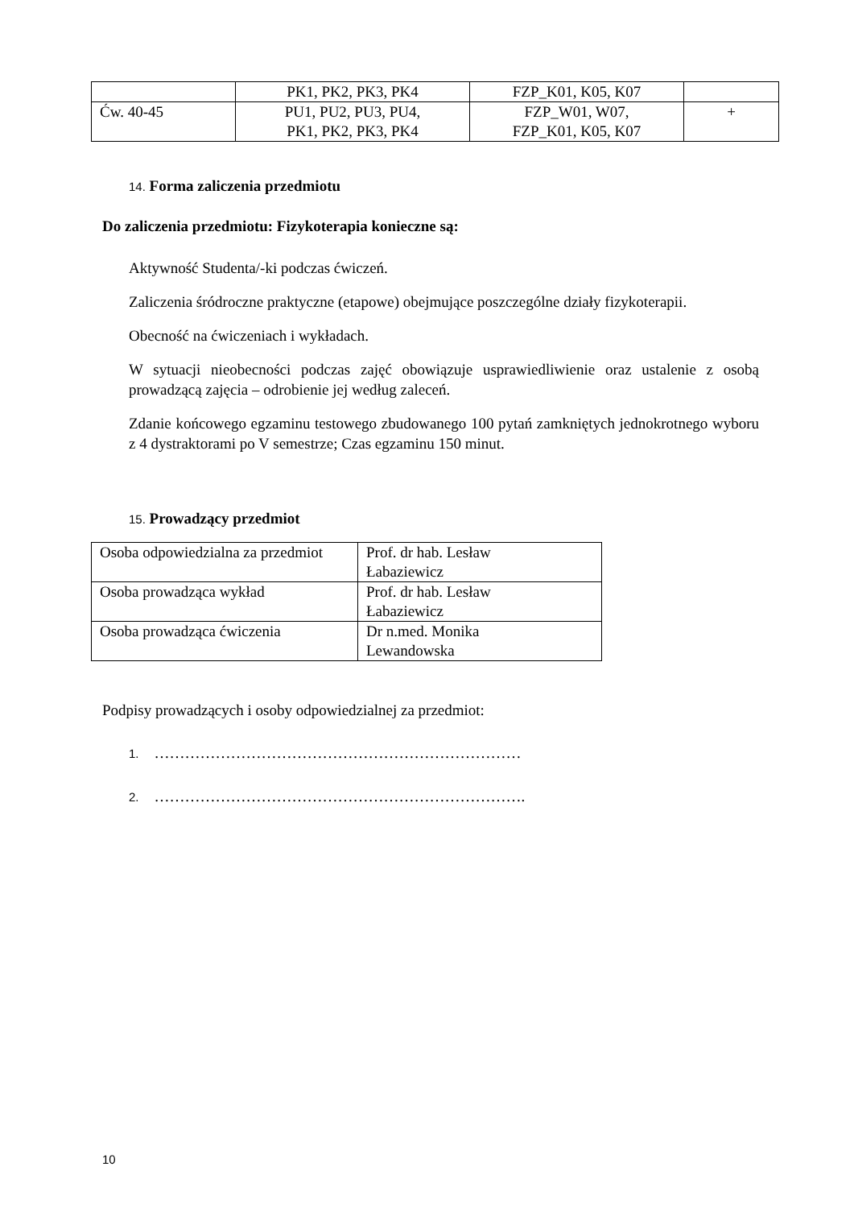| | PK1, PK2, PK3, PK4 | FZP_K01, K05, K07 | |
| Ćw. 40-45 | PU1, PU2, PU3, PU4, PK1, PK2, PK3, PK4 | FZP_W01, W07, FZP_K01, K05, K07 | + |
14. Forma zaliczenia przedmiotu
Do zaliczenia przedmiotu: Fizykoterapia konieczne są:
Aktywność Studenta/-ki podczas ćwiczeń.
Zaliczenia śródroczne praktyczne (etapowe) obejmujące poszczególne działy fizykoterapii.
Obecność na ćwiczeniach i wykładach.
W sytuacji nieobecności podczas zajęć obowiązuje usprawiedliwienie oraz ustalenie z osobą prowadzącą zajęcia – odrobienie jej według zaleceń.
Zdanie końcowego egzaminu testowego zbudowanego 100 pytań zamkniętych jednokrotnego wyboru z 4 dystraktorami po V semestrze; Czas egzaminu 150 minut.
15. Prowadzący przedmiot
| Osoba odpowiedzialna za przedmiot | Prof. dr hab. Lesław Łabaziewicz |
| Osoba prowadząca wykład | Prof. dr hab. Lesław Łabaziewicz |
| Osoba prowadząca ćwiczenia | Dr n.med. Monika Lewandowska |
Podpisy prowadzących i osoby odpowiedzialnej za przedmiot:
1. ………………………………………………………………
2. ……………………………………………………………….
10